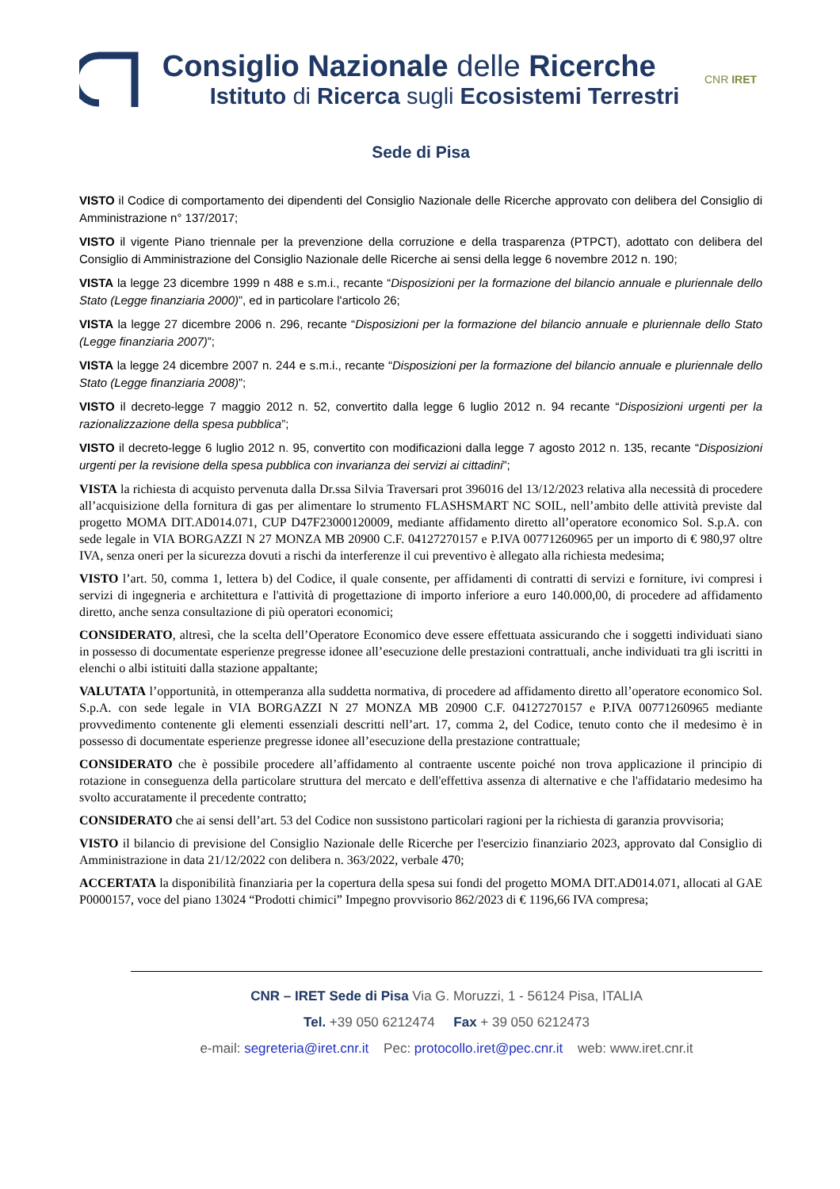Consiglio Nazionale delle Ricerche
Istituto di Ricerca sugli Ecosistemi Terrestri
CNR IRET
Sede di Pisa
VISTO il Codice di comportamento dei dipendenti del Consiglio Nazionale delle Ricerche approvato con delibera del Consiglio di Amministrazione n° 137/2017;
VISTO il vigente Piano triennale per la prevenzione della corruzione e della trasparenza (PTPCT), adottato con delibera del Consiglio di Amministrazione del Consiglio Nazionale delle Ricerche ai sensi della legge 6 novembre 2012 n. 190;
VISTA la legge 23 dicembre 1999 n 488 e s.m.i., recante “Disposizioni per la formazione del bilancio annuale e pluriennale dello Stato (Legge finanziaria 2000)”, ed in particolare l'articolo 26;
VISTA la legge 27 dicembre 2006 n. 296, recante “Disposizioni per la formazione del bilancio annuale e pluriennale dello Stato (Legge finanziaria 2007)”;
VISTA la legge 24 dicembre 2007 n. 244 e s.m.i., recante “Disposizioni per la formazione del bilancio annuale e pluriennale dello Stato (Legge finanziaria 2008)”;
VISTO il decreto-legge 7 maggio 2012 n. 52, convertito dalla legge 6 luglio 2012 n. 94 recante “Disposizioni urgenti per la razionalizzazione della spesa pubblica”;
VISTO il decreto-legge 6 luglio 2012 n. 95, convertito con modificazioni dalla legge 7 agosto 2012 n. 135, recante “Disposizioni urgenti per la revisione della spesa pubblica con invarianza dei servizi ai cittadini”;
VISTA la richiesta di acquisto pervenuta dalla Dr.ssa Silvia Traversari prot 396016 del 13/12/2023 relativa alla necessità di procedere all’acquisizione della fornitura di gas per alimentare lo strumento FLASHSMART NC SOIL, nell’ambito delle attività previste dal progetto MOMA DIT.AD014.071, CUP D47F23000120009, mediante affidamento diretto all’operatore economico Sol. S.p.A. con sede legale in VIA BORGAZZI N 27 MONZA MB 20900 C.F. 04127270157 e P.IVA 00771260965 per un importo di € 980,97 oltre IVA, senza oneri per la sicurezza dovuti a rischi da interferenze il cui preventivo è allegato alla richiesta medesima;
VISTO l’art. 50, comma 1, lettera b) del Codice, il quale consente, per affidamenti di contratti di servizi e forniture, ivi compresi i servizi di ingegneria e architettura e l'attività di progettazione di importo inferiore a euro 140.000,00, di procedere ad affidamento diretto, anche senza consultazione di più operatori economici;
CONSIDERATO, altresì, che la scelta dell’Operatore Economico deve essere effettuata assicurando che i soggetti individuati siano in possesso di documentate esperienze pregresse idonee all’esecuzione delle prestazioni contrattuali, anche individuati tra gli iscritti in elenchi o albi istituiti dalla stazione appaltante;
VALUTATA l’opportunità, in ottemperanza alla suddetta normativa, di procedere ad affidamento diretto all’operatore economico Sol. S.p.A. con sede legale in VIA BORGAZZI N 27 MONZA MB 20900 C.F. 04127270157 e P.IVA 00771260965 mediante provvedimento contenente gli elementi essenziali descritti nell’art. 17, comma 2, del Codice, tenuto conto che il medesimo è in possesso di documentate esperienze pregresse idonee all’esecuzione della prestazione contrattuale;
CONSIDERATO che è possibile procedere all’affidamento al contraente uscente poiché non trova applicazione il principio di rotazione in conseguenza della particolare struttura del mercato e dell'effettiva assenza di alternative e che l'affidatario medesimo ha svolto accuratamente il precedente contratto;
CONSIDERATO che ai sensi dell’art. 53 del Codice non sussistono particolari ragioni per la richiesta di garanzia provvisoria;
VISTO il bilancio di previsione del Consiglio Nazionale delle Ricerche per l'esercizio finanziario 2023, approvato dal Consiglio di Amministrazione in data 21/12/2022 con delibera n. 363/2022, verbale 470;
ACCERTATA la disponibilità finanziaria per la copertura della spesa sui fondi del progetto MOMA DIT.AD014.071, allocati al GAE P0000157, voce del piano 13024 “Prodotti chimici” Impegno provvisorio 862/2023 di € 1196,66 IVA compresa;
CNR – IRET Sede di Pisa Via G. Moruzzi, 1 - 56124 Pisa, ITALIA
Tel. +39 050 6212474 Fax + 39 050 6212473
e-mail: segreteria@iret.cnr.it Pec: protocollo.iret@pec.cnr.it web: www.iret.cnr.it